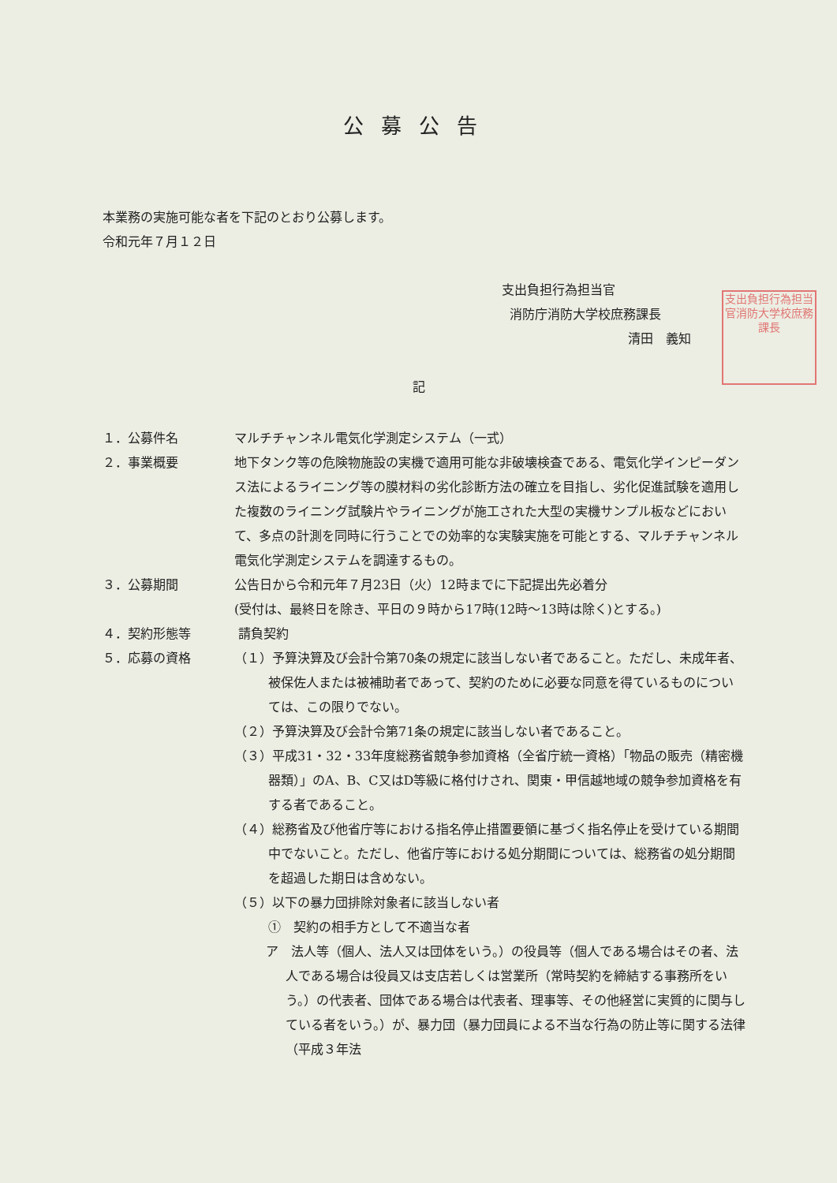公募公告
本業務の実施可能な者を下記のとおり公募します。
令和元年７月１２日
支出負担行為担当官
消防庁消防大学校庶務課長
清田　義知
支出負担行為担当官消防大学校庶務課長
記
１．公募件名 マルチチャンネル電気化学測定システム（一式）
２．事業概要 地下タンク等の危険物施設の実機で適用可能な非破壊検査である、電気化学インピーダンス法によるライニング等の膜材料の劣化診断方法の確立を目指し、劣化促進試験を適用した複数のライニング試験片やライニングが施工された大型の実機サンプル板などにおいて、多点の計測を同時に行うことでの効率的な実験実施を可能とする、マルチチャンネル電気化学測定システムを調達するもの。
３．公募期間 公告日から令和元年７月23日（火）12時までに下記提出先必着分
(受付は、最終日を除き、平日の９時から17時(12時～13時は除く)とする。)
４．契約形態等 請負契約
５．応募の資格 （１）予算決算及び会計令第70条の規定に該当しない者であること。ただし、未成年者、被保佐人または被補助者であって、契約のために必要な同意を得ているものについては、この限りでない。
（２）予算決算及び会計令第71条の規定に該当しない者であること。
（３）平成31・32・33年度総務省競争参加資格（全省庁統一資格）「物品の販売（精密機器類）」のA、B、C又はD等級に格付けされ、関東・甲信越地域の競争参加資格を有する者であること。
（４）総務省及び他省庁等における指名停止措置要領に基づく指名停止を受けている期間中でないこと。ただし、他省庁等における処分期間については、総務省の処分期間を超過した期日は含めない。
（５）以下の暴力団排除対象者に該当しない者
①　契約の相手方として不適当な者
ア　法人等（個人、法人又は団体をいう。）の役員等（個人である場合はその者、法人である場合は役員又は支店若しくは営業所（常時契約を締結する事務所をいう。）の代表者、団体である場合は代表者、理事等、その他経営に実質的に関与している者をいう。）が、暴力団（暴力団員による不当な行為の防止等に関する法律（平成３年法